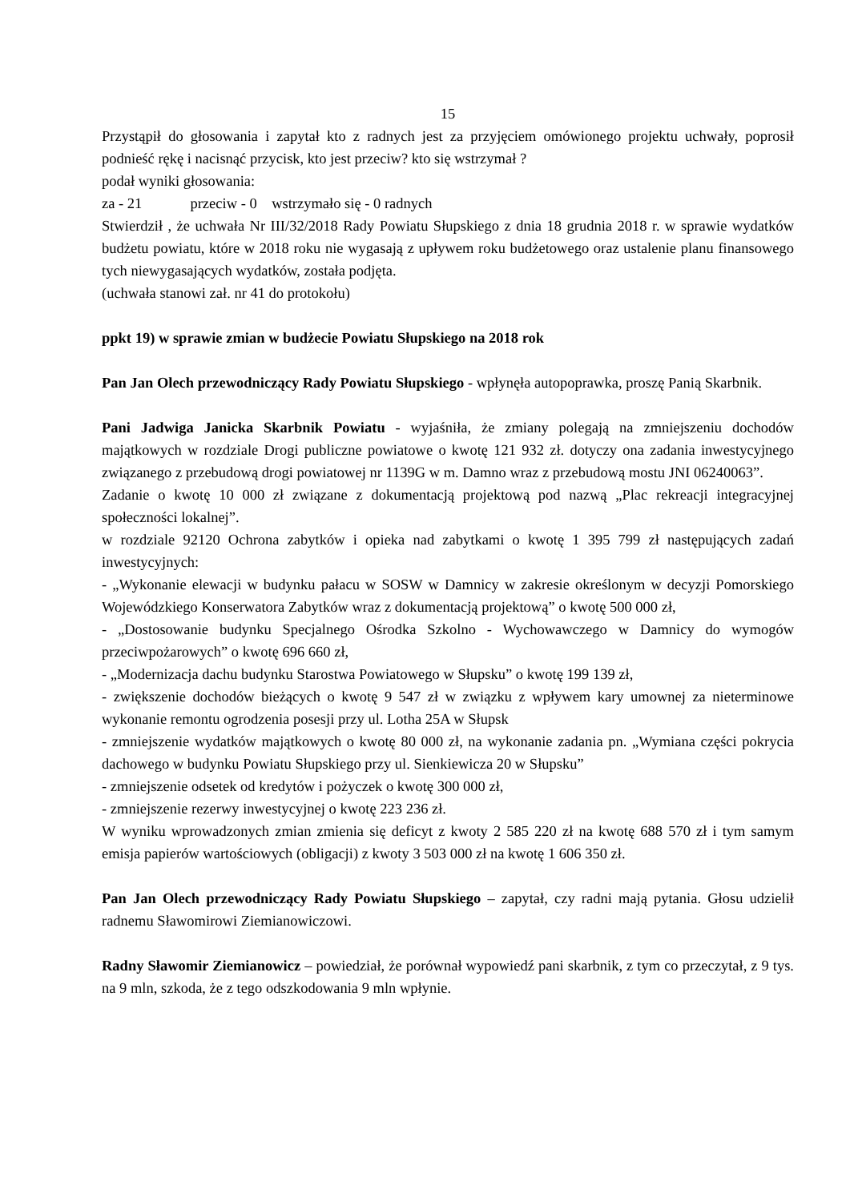15
Przystąpił do głosowania i zapytał kto z radnych jest za przyjęciem omówionego projektu uchwały, poprosił podnieść rękę i nacisnąć przycisk, kto jest przeciw? kto się wstrzymał ?
podał wyniki głosowania:
za - 21 przeciw - 0 wstrzymało się - 0 radnych
Stwierdził , że uchwała Nr III/32/2018 Rady Powiatu Słupskiego z dnia 18 grudnia 2018 r. w sprawie wydatków budżetu powiatu, które w 2018 roku nie wygasają z upływem roku budżetowego oraz ustalenie planu finansowego tych niewygasających wydatków, została podjęta.
(uchwała stanowi zał. nr 41 do protokołu)
ppkt 19) w sprawie zmian w budżecie Powiatu Słupskiego na 2018 rok
Pan Jan Olech przewodniczący Rady Powiatu Słupskiego - wpłynęła autopoprawka, proszę Panią Skarbnik.
Pani Jadwiga Janicka Skarbnik Powiatu - wyjaśniła, że zmiany polegają na zmniejszeniu dochodów majątkowych w rozdziale Drogi publiczne powiatowe o kwotę 121 932 zł. dotyczy ona zadania inwestycyjnego związanego z przebudową drogi powiatowej nr 1139G w m. Damno wraz z przebudową mostu JNI 06240063”.
Zadanie o kwotę 10 000 zł związane z dokumentacją projektową pod nazwą „Plac rekreacji integracyjnej społeczności lokalnej”.
w rozdziale 92120 Ochrona zabytków i opieka nad zabytkami o kwotę 1 395 799 zł następujących zadań inwestycyjnych:
- „Wykonanie elewacji w budynku pałacu w SOSW w Damnicy w zakresie określonym w decyzji Pomorskiego Wojewódzkiego Konserwatora Zabytków wraz z dokumentacją projektową” o kwotę 500 000 zł,
- „Dostosowanie budynku Specjalnego Ośrodka Szkolno - Wychowawczego w Damnicy do wymogów przeciwpożarowych” o kwotę 696 660 zł,
- „Modernizacja dachu budynku Starostwa Powiatowego w Słupsku” o kwotę 199 139 zł,
- zwiększenie dochodów bieżących o kwotę 9 547 zł w związku z wpływem kary umownej za nieterminowe wykonanie remontu ogrodzenia posesji przy ul. Lotha 25A w Słupsk
- zmniejszenie wydatków majątkowych o kwotę 80 000 zł, na wykonanie zadania pn. „Wymiana części pokrycia dachowego w budynku Powiatu Słupskiego przy ul. Sienkiewicza 20 w Słupsku”
- zmniejszenie odsetek od kredytów i pożyczek o kwotę 300 000 zł,
- zmniejszenie rezerwy inwestycyjnej o kwotę 223 236 zł.
W wyniku wprowadzonych zmian zmienia się deficyt z kwoty 2 585 220 zł na kwotę 688 570 zł i tym samym emisja papierów wartościowych (obligacji) z kwoty 3 503 000 zł na kwotę 1 606 350 zł.
Pan Jan Olech przewodniczący Rady Powiatu Słupskiego – zapytał, czy radni mają pytania. Głosu udzielił radnemu Sławomirowi Ziemianowiczowi.
Radny Sławomir Ziemianowicz – powiedział, że porównał wypowiedź pani skarbnik, z tym co przeczytał, z 9 tys. na 9 mln, szkoda, że z tego odszkodowania 9 mln wpłynie.